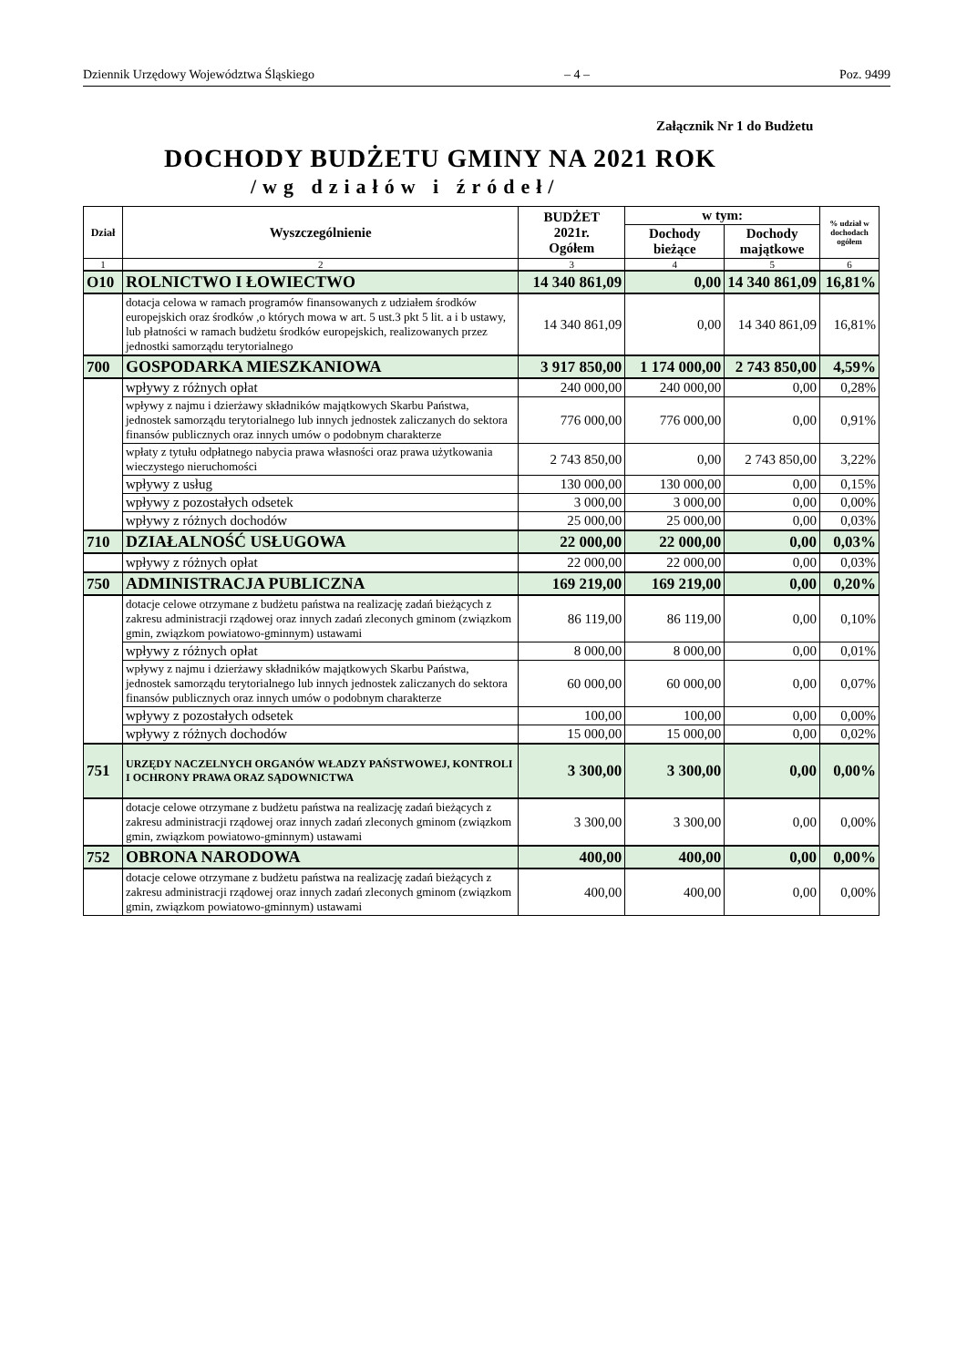Dziennik Urzędowy Województwa Śląskiego – 4 – Poz. 9499
Załącznik Nr 1 do Budżetu
DOCHODY BUDŻETU GMINY NA 2021 ROK
/wg działów i źródeł/
| Dział | Wyszczególnienie | BUDŻET 2021r. Ogółem | w tym: | | % udział w dochodach ogółem |
| --- | --- | --- | --- | --- | --- |
| | | | Dochody bieżące | Dochody majątkowe | |
| 1 | 2 | 3 | 4 | 5 | 6 |
| O10 | ROLNICTWO I ŁOWIECTWO | 14 340 861,09 | 0,00 | 14 340 861,09 | 16,81% |
| | dotacja celowa w ramach programów finansowanych z udziałem środków europejskich oraz środków ,o których mowa w art. 5 ust.3 pkt 5 lit. a i b ustawy, lub płatności w ramach budżetu środków europejskich, realizowanych przez jednostki samorządu terytorialnego | 14 340 861,09 | 0,00 | 14 340 861,09 | 16,81% |
| 700 | GOSPODARKA MIESZKANIOWA | 3 917 850,00 | 1 174 000,00 | 2 743 850,00 | 4,59% |
| | wpływy z różnych opłat | 240 000,00 | 240 000,00 | 0,00 | 0,28% |
| | wpływy z najmu i dzierżawy składników majątkowych Skarbu Państwa, jednostek samorządu terytorialnego lub innych jednostek zaliczanych do sektora finansów publicznych oraz innych umów o podobnym charakterze | 776 000,00 | 776 000,00 | 0,00 | 0,91% |
| | wpłaty z tytułu odpłatnego nabycia prawa własności oraz prawa użytkowania wieczystego nieruchomości | 2 743 850,00 | 0,00 | 2 743 850,00 | 3,22% |
| | wpływy z usług | 130 000,00 | 130 000,00 | 0,00 | 0,15% |
| | wpływy z pozostałych odsetek | 3 000,00 | 3 000,00 | 0,00 | 0,00% |
| | wpływy z różnych dochodów | 25 000,00 | 25 000,00 | 0,00 | 0,03% |
| 710 | DZIAŁALNOŚĆ USŁUGOWA | 22 000,00 | 22 000,00 | 0,00 | 0,03% |
| | wpływy z różnych opłat | 22 000,00 | 22 000,00 | 0,00 | 0,03% |
| 750 | ADMINISTRACJA PUBLICZNA | 169 219,00 | 169 219,00 | 0,00 | 0,20% |
| | dotacje celowe otrzymane z budżetu państwa na realizację zadań bieżących z zakresu administracji rządowej oraz innych zadań zleconych gminom (związkom gmin, związkom powiatowo-gminnym) ustawami | 86 119,00 | 86 119,00 | 0,00 | 0,10% |
| | wpływy z różnych opłat | 8 000,00 | 8 000,00 | 0,00 | 0,01% |
| | wpływy z najmu i dzierżawy składników majątkowych Skarbu Państwa, jednostek samorządu terytorialnego lub innych jednostek zaliczanych do sektora finansów publicznych oraz innych umów o podobnym charakterze | 60 000,00 | 60 000,00 | 0,00 | 0,07% |
| | wpływy z pozostałych odsetek | 100,00 | 100,00 | 0,00 | 0,00% |
| | wpływy z różnych dochodów | 15 000,00 | 15 000,00 | 0,00 | 0,02% |
| 751 | URZĘDY NACZELNYCH ORGANÓW WŁADZY PAŃSTWOWEJ, KONTROLI I OCHRONY PRAWA ORAZ SĄDOWNICTWA | 3 300,00 | 3 300,00 | 0,00 | 0,00% |
| | dotacje celowe otrzymane z budżetu państwa na realizację zadań bieżących z zakresu administracji rządowej oraz innych zadań zleconych gminom (związkom gmin, związkom powiatowo-gminnym) ustawami | 3 300,00 | 3 300,00 | 0,00 | 0,00% |
| 752 | OBRONA NARODOWA | 400,00 | 400,00 | 0,00 | 0,00% |
| | dotacje celowe otrzymane z budżetu państwa na realizację zadań bieżących z zakresu administracji rządowej oraz innych zadań zleconych gminom (związkom gmin, związkom powiatowo-gminnym) ustawami | 400,00 | 400,00 | 0,00 | 0,00% |